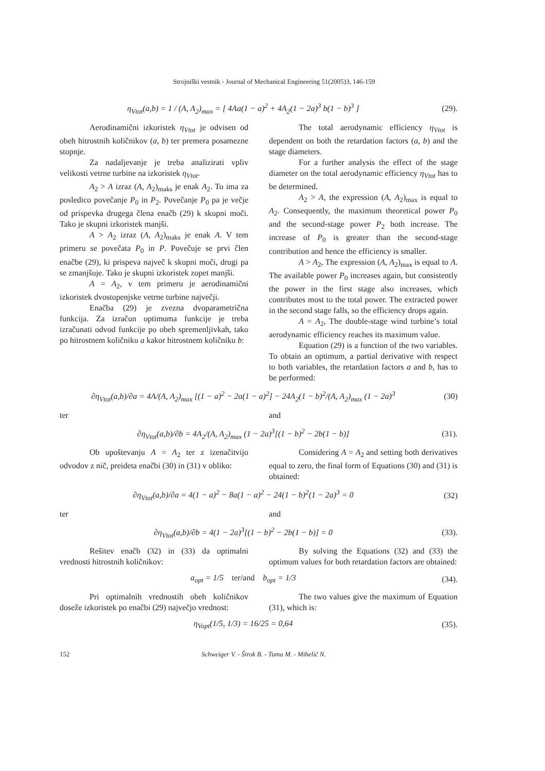Strojniški vestnik - Journal of Mechanical Engineering 51(2005)3, 146-159
η<sub>Vtot</sub>(a,b) = 1 / (A, A<sub>2</sub>)<sub>max</sub> = [ 4Aa(1 − a)<sup>2</sup> + 4A<sub>2</sub>(1 − 2a)<sup>3</sup> b(1 − b)<sup>3</sup> ]
(29).
Aerodinamični izkoristek η<sub>Vtot</sub> je odvisen od obeh hitrostnih količnikov (a, b) ter premera posamezne stopnje.
Za nadaljevanje je treba analizirati vpliv velikosti vetrne turbine na izkoristek η<sub>Vtot</sub>.
A<sub>2</sub> > A izraz (A, A<sub>2</sub>)<sub>maks</sub> je enak A<sub>2</sub>. To ima za posledico povečanje P<sub>0</sub> in P<sub>2</sub>. Povečanje P<sub>0</sub> pa je večje od prispevka drugega člena enačb (29) k skupni moči. Tako je skupni izkoristek manjši.
A > A<sub>2</sub> izraz (A, A<sub>2</sub>)<sub>maks</sub> je enak A. V tem primeru se povečata P<sub>0</sub> in P. Povečuje se prvi člen enačbe (29), ki prispeva največ k skupni moči, drugi pa se zmanjšuje. Tako je skupni izkoristek zopet manjši.
A = A<sub>2</sub>, v tem primeru je aerodinamični izkoristek dvostopenjske vetrne turbine največji.
Enačba (29) je zvezna dvoparametrična funkcija. Za izračun optimuma funkcije je treba izračunati odvod funkcije po obeh spremenljivkah, tako po hitrostnem količniku a kakor hitrostnem količniku b:
The total aerodynamic efficiency η<sub>Vtot</sub> is dependent on both the retardation factors (a, b) and the stage diameters.
For a further analysis the effect of the stage diameter on the total aerodynamic efficiency η<sub>Vtot</sub> has to be determined.
A<sub>2</sub> > A, the expression (A, A<sub>2</sub>)<sub>max</sub> is equal to A<sub>2</sub>. Consequently, the maximum theoretical power P<sub>0</sub> and the second-stage power P<sub>2</sub> both increase. The increase of P<sub>0</sub> is greater than the second-stage contribution and hence the efficiency is smaller.
A > A<sub>2</sub>, The expression (A, A<sub>2</sub>)<sub>max</sub> is equal to A. The available power P<sub>0</sub> increases again, but consistently the power in the first stage also increases, which contributes most to the total power. The extracted power in the second stage falls, so the efficiency drops again.
A = A<sub>2</sub>, The double-stage wind turbine’s total aerodynamic efficiency reaches its maximum value.
Equation (29) is a function of the two variables. To obtain an optimum, a partial derivative with respect to both variables, the retardation factors a and b, has to be performed:
∂η<sub>Vtot</sub>(a,b)/∂a = 4A/(A, A<sub>2</sub>)<sub>max</sub> [(1 − a)<sup>2</sup> − 2a(1 − a)<sup>2</sup>] − 24A<sub>2</sub>(1 − b)<sup>2</sup>/(A, A<sub>2</sub>)<sub>max</sub> (1 − 2a)<sup>3</sup>
(30)
ter and
∂η<sub>Vtot</sub>(a,b)/∂b = 4A<sub>2</sub>/(A, A<sub>2</sub>)<sub>max</sub> (1 − 2a)<sup>3</sup>[(1 − b)<sup>2</sup> − 2b(1 − b)]
(31).
Ob upoštevanju A = A<sub>2</sub> ter z izenačitvijo odvodov z nič, preideta enačbi (30) in (31) v obliko:
Considering A = A<sub>2</sub> and setting both derivatives equal to zero, the final form of Equations (30) and (31) is obtained:
∂η<sub>Vtot</sub>(a,b)/∂a = 4(1 − a)<sup>2</sup> − 8a(1 − a)<sup>2</sup> − 24(1 − b)<sup>2</sup>(1 − 2a)<sup>3</sup> = 0
(32)
ter and
∂η<sub>Vtot</sub>(a,b)/∂b = 4(1 − 2a)<sup>3</sup>[(1 − b)<sup>2</sup> − 2b(1 − b)] = 0
(33).
Rešitev enačb (32) in (33) da optimalni vrednosti hitrostnih količnikov:
By solving the Equations (32) and (33) the optimum values for both retardation factors are obtained:
a<sub>opt</sub> = 1/5 ter/and b<sub>opt</sub> = 1/3
(34).
Pri optimalnih vrednostih obeh količnikov doseže izkoristek po enačbi (29) največjo vrednost:
The two values give the maximum of Equation (31), which is:
η<sub>Vopt</sub>(1/5, 1/3) = 16/25 = 0,64 (35).
152 Schweiger V. - Širok B. - Tuma M. - Mihelič N.